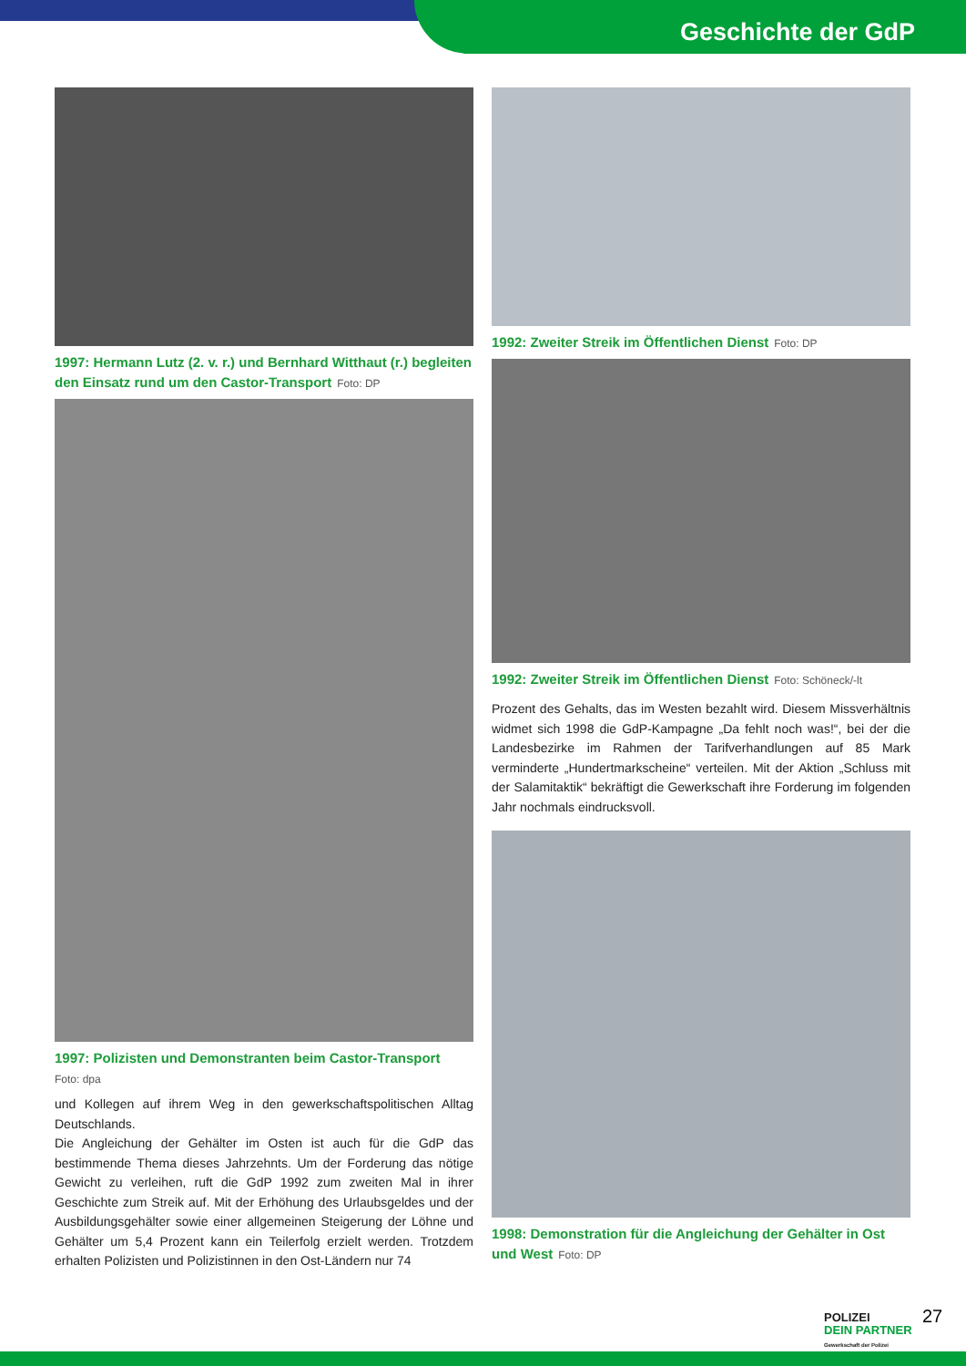Geschichte der GdP
1997: Hermann Lutz (2. v. r.) und Bernhard Witthaut (r.) begleiten den Einsatz rund um den Castor-Transport Foto: DP
1997: Polizisten und Demonstranten beim Castor-Transport
Foto: dpa
und Kollegen auf ihrem Weg in den gewerkschaftspolitischen Alltag Deutschlands.
Die Angleichung der Gehälter im Osten ist auch für die GdP das bestimmende Thema dieses Jahrzehnts. Um der Forderung das nötige Gewicht zu verleihen, ruft die GdP 1992 zum zweiten Mal in ihrer Geschichte zum Streik auf. Mit der Erhöhung des Urlaubsgeldes und der Ausbildungsgehälter sowie einer allgemeinen Steigerung der Löhne und Gehälter um 5,4 Prozent kann ein Teilerfolg erzielt werden. Trotzdem erhalten Polizisten und Polizistinnen in den Ost-Ländern nur 74
1992: Zweiter Streik im Öffentlichen Dienst Foto: DP
1992: Zweiter Streik im Öffentlichen Dienst Foto: Schöneck/-lt
Prozent des Gehalts, das im Westen bezahlt wird. Diesem Missverhältnis widmet sich 1998 die GdP-Kampagne „Da fehlt noch was!“, bei der die Landesbezirke im Rahmen der Tarifverhandlungen auf 85 Mark verminderte „Hundertmarkscheine“ verteilen. Mit der Aktion „Schluss mit der Salamitaktik“ bekräftigt die Gewerkschaft ihre Forderung im folgenden Jahr nochmals eindrucksvoll.
1998: Demonstration für die Angleichung der Gehälter in Ost und West Foto: DP
POLIZEI
DEIN PARTNER
Gewerkschaft der Polizei
27